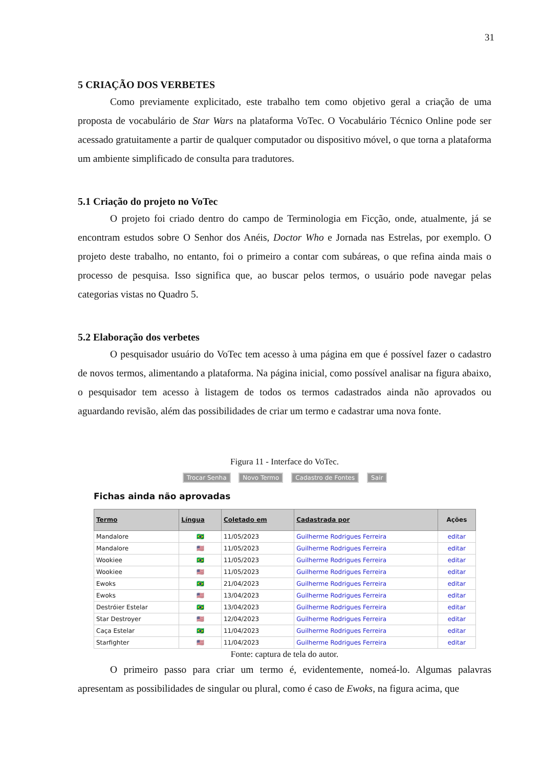31
5 CRIAÇÃO DOS VERBETES
Como previamente explicitado, este trabalho tem como objetivo geral a criação de uma proposta de vocabulário de Star Wars na plataforma VoTec. O Vocabulário Técnico Online pode ser acessado gratuitamente a partir de qualquer computador ou dispositivo móvel, o que torna a plataforma um ambiente simplificado de consulta para tradutores.
5.1 Criação do projeto no VoTec
O projeto foi criado dentro do campo de Terminologia em Ficção, onde, atualmente, já se encontram estudos sobre O Senhor dos Anéis, Doctor Who e Jornada nas Estrelas, por exemplo. O projeto deste trabalho, no entanto, foi o primeiro a contar com subáreas, o que refina ainda mais o processo de pesquisa. Isso significa que, ao buscar pelos termos, o usuário pode navegar pelas categorias vistas no Quadro 5.
5.2 Elaboração dos verbetes
O pesquisador usuário do VoTec tem acesso à uma página em que é possível fazer o cadastro de novos termos, alimentando a plataforma. Na página inicial, como possível analisar na figura abaixo, o pesquisador tem acesso à listagem de todos os termos cadastrados ainda não aprovados ou aguardando revisão, além das possibilidades de criar um termo e cadastrar uma nova fonte.
Figura 11 - Interface do VoTec.
Trocar Senha Novo Termo Cadastro de Fontes Sair
Fichas ainda não aprovadas
| Termo | Língua | Coletado em | Cadastrada por | Ações |
| --- | --- | --- | --- | --- |
| Mandalore | 🇧🇷 | 11/05/2023 | Guilherme Rodrigues Ferreira | editar |
| Mandalore | 🇺🇸 | 11/05/2023 | Guilherme Rodrigues Ferreira | editar |
| Wookiee | 🇧🇷 | 11/05/2023 | Guilherme Rodrigues Ferreira | editar |
| Wookiee | 🇺🇸 | 11/05/2023 | Guilherme Rodrigues Ferreira | editar |
| Ewoks | 🇧🇷 | 21/04/2023 | Guilherme Rodrigues Ferreira | editar |
| Ewoks | 🇺🇸 | 13/04/2023 | Guilherme Rodrigues Ferreira | editar |
| Destróier Estelar | 🇧🇷 | 13/04/2023 | Guilherme Rodrigues Ferreira | editar |
| Star Destroyer | 🇺🇸 | 12/04/2023 | Guilherme Rodrigues Ferreira | editar |
| Caça Estelar | 🇧🇷 | 11/04/2023 | Guilherme Rodrigues Ferreira | editar |
| Starfighter | 🇺🇸 | 11/04/2023 | Guilherme Rodrigues Ferreira | editar |
Fonte: captura de tela do autor.
O primeiro passo para criar um termo é, evidentemente, nomeá-lo. Algumas palavras apresentam as possibilidades de singular ou plural, como é caso de Ewoks, na figura acima, que